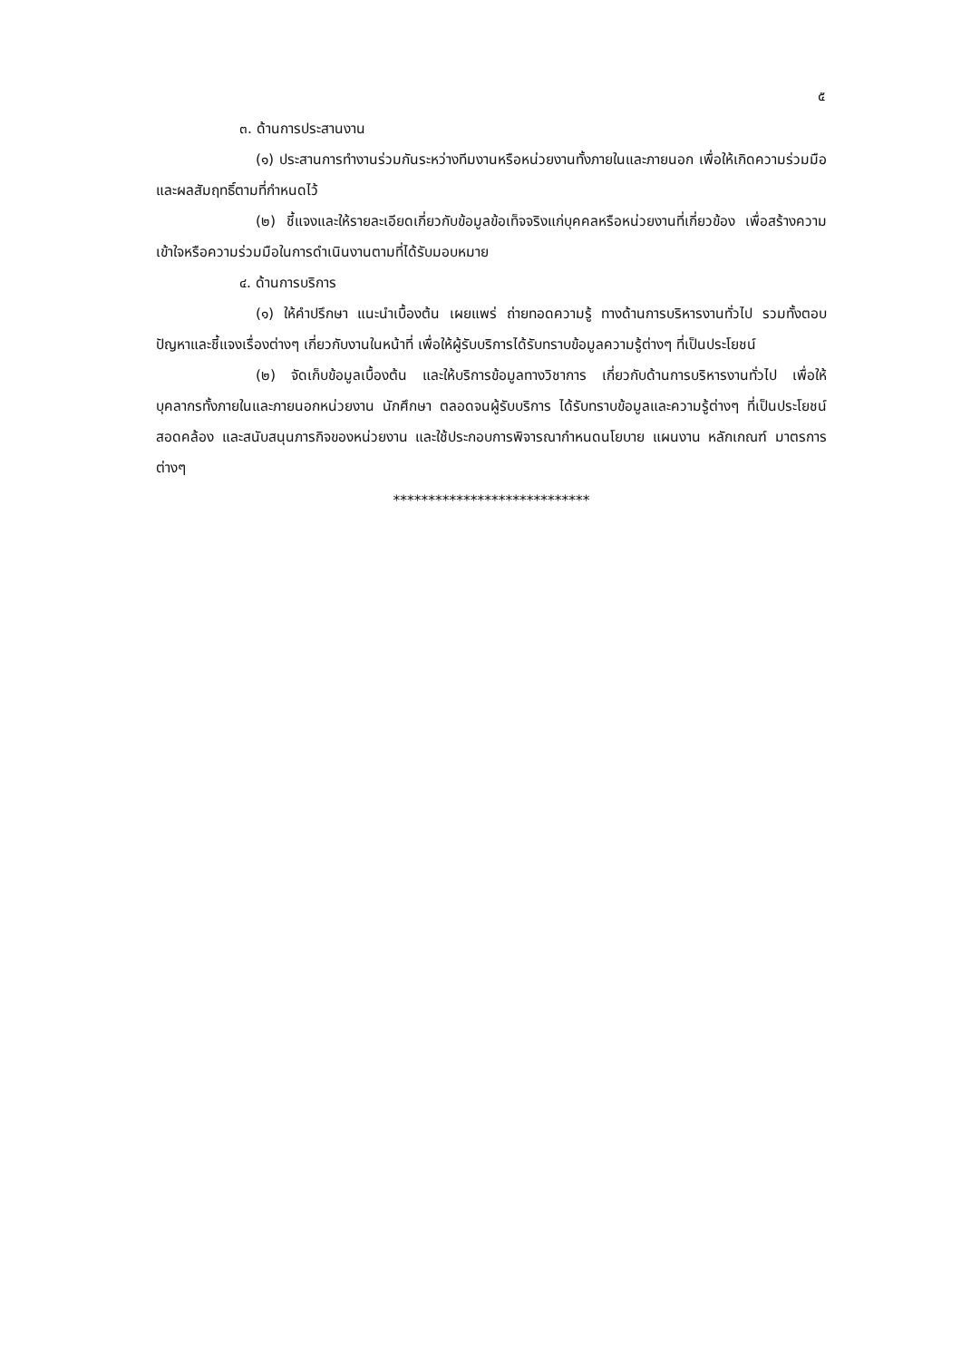๕
๓. ด้านการประสานงาน
(๑) ประสานการทำงานร่วมกันระหว่างทีมงานหรือหน่วยงานทั้งภายในและภายนอก เพื่อให้เกิดความร่วมมือและผลสัมฤทธิ์ตามที่กำหนดไว้
(๒) ชี้แจงและให้รายละเอียดเกี่ยวกับข้อมูลข้อเท็จจริงแก่บุคคลหรือหน่วยงานที่เกี่ยวข้อง เพื่อสร้างความเข้าใจหรือความร่วมมือในการดำเนินงานตามที่ได้รับมอบหมาย
๔. ด้านการบริการ
(๑) ให้คำปรึกษา แนะนำเบื้องต้น เผยแพร่ ถ่ายทอดความรู้ ทางด้านการบริหารงานทั่วไป รวมทั้งตอบปัญหาและชี้แจงเรื่องต่างๆ เกี่ยวกับงานในหน้าที่ เพื่อให้ผู้รับบริการได้รับทราบข้อมูลความรู้ต่างๆ ที่เป็นประโยชน์
(๒) จัดเก็บข้อมูลเบื้องต้น และให้บริการข้อมูลทางวิชาการ เกี่ยวกับด้านการบริหารงานทั่วไป เพื่อให้บุคลากรทั้งภายในและภายนอกหน่วยงาน นักศึกษา ตลอดจนผู้รับบริการ ได้รับทราบข้อมูลและความรู้ต่างๆ ที่เป็นประโยชน์ สอดคล้อง และสนับสนุนภารกิจของหน่วยงาน และใช้ประกอบการพิจารณากำหนดนโยบาย แผนงาน หลักเกณฑ์ มาตรการต่างๆ
****************************